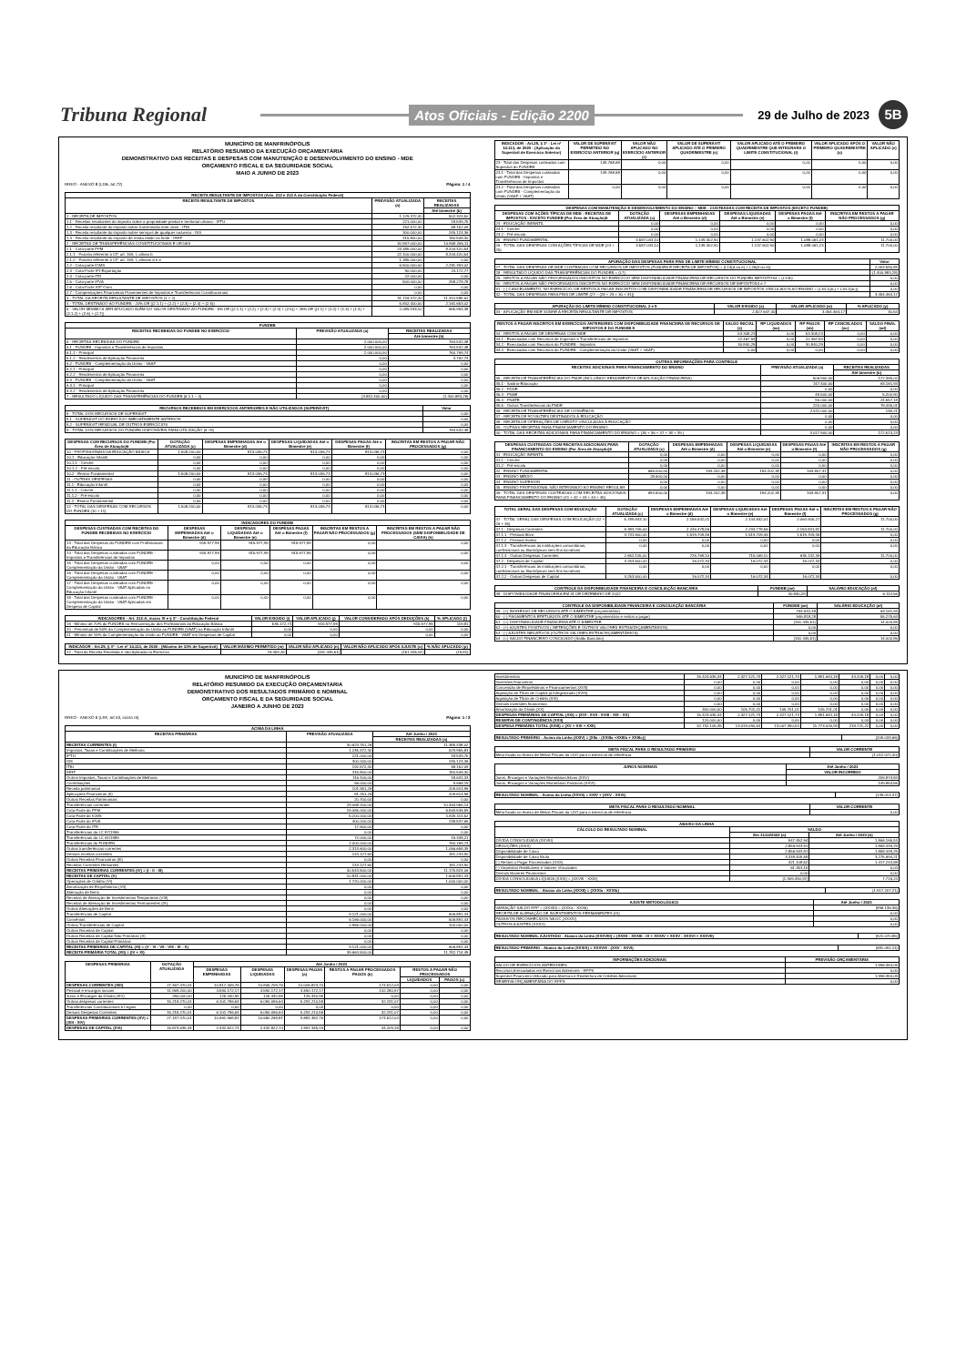Tribuna Regional
Atos Oficiais - Edição 2200
29 de Julho de 2023
5B
MUNICÍPIO DE MANFRINÓPOLIS
RELATÓRIO RESUMIDO DA EXECUÇÃO ORÇAMENTÁRIA
DEMONSTRATIVO DAS RECEITAS E DESPESAS COM MANUTENÇÃO E DESENVOLVIMENTO DO ENSINO - MDE
ORÇAMENTO FISCAL E DA SEGURIDADE SOCIAL
MAIO A JUNHO DE 2023
RREO - ANEXO 8 (LDB, art.72) Página: 1 / 4
| RECEITA RESULTANTE DE IMPOSTOS (Arts. 212 e 212 A da Constituição Federal) | | |
| --- | --- | --- |
| RECEITA RESULTANTE DE IMPOSTOS | PREVISÃO ATUALIZADA (a) | RECEITAS REALIZADAS |
| | | Até bimestre (b) |
| 1 - RECEITA DE IMPOSTOS | 1.129.372,40 | 502.324,50 |
| 1.1 - Receitas resultantes do imposto sobre a propriedade predial e territorial urbana - IPTU | 221.000,00 | 18.539,75 |
| 1.2 - Receita resultante do imposto sobre transmissão inter vivos - ITBI | 192.572,40 | 58.152,09 |
| 1.3 - Receita resultante do imposto sobre serviços de qualquer natureza - ISS | 300.000,00 | 245.124,36 |
| 1.4 - Receita resultante do imposto de renda retido na fonte - IRRF | 415.800,00 | 180.508,30 |
| 2 - RECEITAS DE TRANSFERÊNCIAS CONSTITUCIONAIS E LEGAIS | 30.597.000,00 | 10.808.265,11 |
| 2.1 - Cota-parte FPM | 23.485.000,00 | 8.204.420,54 |
| 2.1.1 - Parcela referente à CF, art. 159, I, alínea b | 22.100.000,00 | 8.204.420,54 |
| 2.1.2 - Parcela referente à CF, art. 159, I, alíneas d e e | 1.385.000,00 | 0,00 |
| 2.2 - Cota-parte ICMS | 6.500.000,00 | 2.281.393,02 |
| 2.3 - Cota-Parte IPI-Exportação | 90.000,00 | 24.172,77 |
| 2.4 - Cota-parte ITR | 22.000,00 | 0,00 |
| 2.5 - Cota-parte IPVA | 500.000,00 | 298.278,78 |
| 2.6 - Cota-Parte IOF-Ouro | 0,00 | 0,00 |
| 2.7 - Compensações Financeiras Provenientes de Impostos e Transferências Constitucionais | 0,00 | 0,00 |
| 3 - TOTAL DA RECEITA RESULTANTE DE IMPOSTOS (1 + 2) | 31.726.372,40 | 11.310.589,61 |
| 4 - TOTAL DESTINADO AO FUNDEB - 20% DE ((2.1.1) + (2.2) + (2.3) + (2.4) + (2.5)) | 5.842.400,00 | 2.161.653,02 |
| 5 - VALOR MÍNIMO A SER APLICADO ALÉM DO VALOR DESTINADO AO FUNDEB - 5% DE ((2.1.1) + (2.2) + (2.3) + (2.4) + (2.5)) + 25% DE ((1.1) + (1.2) + (1.3) + (1.4) + (2.1.2) + (2.6) + (2.7)) | 2.089.193,10 | 665.994,38 |
| FUNDEB | | |
| --- | --- | --- |
| RECEITAS RECEBIDAS DO FUNDEB NO EXERCÍCIO | PREVISÃO ATUALIZADA (a) | RECEITAS REALIZADAS |
| | | Até bimestre (b) |
| 6 - RECEITAS RECEBIDAS DO FUNDEB | 2.000.000,00 | 764.532,48 |
| 6.1 - FUNDEB - Impostos e Transferências de Impostos | 2.000.000,00 | 764.532,48 |
| 6.1.1 - Principal | 2.000.000,00 | 760.769,74 |
| 6.1.2 - Rendimentos de Aplicação Financeira | 0,00 | 3.762,74 |
| 6.2 - FUNDEB - Complementação da União - VAAF | 0,00 | 0,00 |
| 6.2.1 - Principal | 0,00 | 0,00 |
| 6.2.2 - Rendimentos de Aplicação Financeira | 0,00 | 0,00 |
| 6.3 - FUNDEB - Complementação da União - VAAT | 0,00 | 0,00 |
| 6.3.1 - Principal | 0,00 | 0,00 |
| 6.3.2 - Rendimentos de Aplicação Financeira | 0,00 | 0,00 |
| 7 - RESULTADO LÍQUIDO DAS TRANSFERÊNCIAS DO FUNDEB (6.1.1 – 4) | (3.842.400,00) | (1.400.883,28) |
| RECURSOS RECEBIDOS EM EXERCÍCIOS ANTERIORES E NÃO UTILIZADOS (SUPERÁVIT) | Valor |
| --- | --- |
| 8 - TOTAL DOS RECURSOS DE SUPERÁVIT | 0,00 |
| 8.1 - SUPERÁVIT DO EXERCÍCIO IMEDIATAMENTE ANTERIOR | 0,00 |
| 8.2 - SUPERÁVIT RESIDUAL DE OUTROS EXERCÍCIOS | 0,00 |
| 9 - TOTAL DOS RECURSOS DO FUNDEB DISPONÍVEIS PARA UTILIZAÇÃO (6 +8) | 764.532,48 |
| DESPESAS COM RECURSOS DO FUNDEB (Por Área de Atuação)6 | DOTAÇÃO ATUALIZADA (c) | DESPESAS EMPENHADAS Até o Bimestre (d) | DESPESAS LIQUIDADAS Até o Bimestre (e) | DESPESAS PAGAS Até o Bimestre (f) | INSCRITAS EM RESTOS A PAGAR NÃO PROCESSADOS (g) |
| --- | --- | --- | --- | --- | --- |
| 10 - PROFISSIONAIS DA EDUCAÇÃO BÁSICA | 1.508.200,00 | 813.036,73 | 813.036,73 | 813.036,73 | 0,00 |
| 10.1 - Educação Infantil | 0,00 | 0,00 | 0,00 | 0,00 | 0,00 |
| 10.1.1 - Creche | 0,00 | 0,00 | 0,00 | 0,00 | 0,00 |
| 10.1.2 - Pré-escola | 0,00 | 0,00 | 0,00 | 0,00 | 0,00 |
| 10.2 - Ensino Fundamental | 1.508.200,00 | 813.036,73 | 813.036,73 | 813.036,73 | 0,00 |
| 11 - OUTRAS DESPESAS | 0,00 | 0,00 | 0,00 | 0,00 | 0,00 |
| 11.1 - Educação Infantil | 0,00 | 0,00 | 0,00 | 0,00 | 0,00 |
| 11.1.1 - Creche | 0,00 | 0,00 | 0,00 | 0,00 | 0,00 |
| 11.1.2 - Pré-escola | 0,00 | 0,00 | 0,00 | 0,00 | 0,00 |
| 11.2 - Ensino Fundamental | 0,00 | 0,00 | 0,00 | 0,00 | 0,00 |
| 12 - TOTAL DAS DESPESAS COM RECURSOS DO FUNDEB (10 + 11) | 1.508.200,00 | 813.036,73 | 813.036,73 | 813.036,73 | 0,00 |
| INDICADORES DO FUNDEB | | | | | |
| --- | --- | --- | --- | --- | --- |
| DESPESAS CUSTEADAS COM RECEITAS DO FUNDEB RECEBIDAS NO EXERCÍCIO | DESPESAS EMPENHADAS Até o Bimestre (d) | DESPESAS LIQUIDADAS Até o Bimestre (e) | DESPESAS PAGAS Até o Bimestre (f) | INSCRITAS EM RESTOS A PAGAR NÃO PROCESSADOS (g) | INSCRITAS EM RESTOS A PAGAR NÃO PROCESSADOS (SEM DISPONIBILIDADE DE CAIXA) (h) |
| 13 - Total das Despesas do FUNDEB com Profissionais da Educação Básica | 915.977,99 | 915.977,99 | 915.977,99 | 0,00 | 0,00 |
| 14 - Total das Despesas custeadas com FUNDEB - Impostos e Transferências de Impostos | 915.977,99 | 915.977,99 | 915.977,99 | 0,00 | 0,00 |
| 15 - Total das Despesas custeadas com FUNDEB - Complementação da União - VAAF | 0,00 | 0,00 | 0,00 | 0,00 | 0,00 |
| 16 - Total das Despesas custeadas com FUNDEB - Complementação da União - VAAT | 0,00 | 0,00 | 0,00 | 0,00 | 0,00 |
| 17 - Total das Despesas custeadas com FUNDEB - Complementação da União - VAAT Aplicadas na Educação Infantil | 0,00 | 0,00 | 0,00 | 0,00 | 0,00 |
| 18 - Total das Despesas custeadas com FUNDEB - Complementação da União - VAAT Aplicadas em Despesa de Capital | 0,00 | 0,00 | 0,00 | 0,00 | 0,00 |
| INDICADORES - Art. 212-A, inciso XI e § 3º - Constituição Federal | VALOR EXIGIDO (i) | VALOR APLICADO (j) | VALOR CONSIDERADO APÓS DEDUÇÕES (k) | % APLICADO (l) |
| --- | --- | --- | --- | --- |
| 19 - Mínimo de 70% do FUNDEB na Remuneração dos Profissionais da Educação Básica | 535.172,74 | 915.977,99 | 915.977,99 | 119,81 |
| 20 - Percentual de 50% da Complementação da União ao FUNDEB (VAAT) na Educação Infantil | 0,00 | 0,00 | 0,00 | 0,00 |
| 21 - Mínimo de 15% da Complementação da União ao FUNDEB - VAAT em Despesas de Capital | 0,00 | 0,00 | 0,00 | 0,00 |
| INDICADOR - Art.25, § 3º - Lei nº 14.113, de 2020 - (Máximo de 10% de Superávit) | VALOR MÁXIMO PERMITIDO (m) | VALOR NÃO APLICADO (n) | VALOR NÃO APLICADO APÓS AJUSTE (o) | % NÃO APLICADO (p) |
| --- | --- | --- | --- | --- |
| 22 - Total da Receita Recebida e não Aplicada no Exercício | 76.453,25 | (151.445,51) | (151.445,51) | (19,81) |
| INDICADOR - Art.25, § 3º - Lei nº 14.113, de 2020 - (Aplicação do Superávit de Exercício Anterior) | VALOR DE SUPERÁVIT PERMITIDO NO EXERCÍCIO ANTERIOR (q) | VALOR NÃO APLICADO NO EXERCÍCIO ANTERIOR (r) | VALOR DE SUPERÁVIT APLICADO ATÉ O PRIMEIRO QUADRIMESTRE (s) | VALOR APLICADO ATÉ O PRIMEIRO QUADRIMESTRE QUE INTEGRARÁ O LIMITE CONSTITUCIONAL (t) | VALOR APLICADO APÓS O PRIMEIRO QUADRIMESTRE (u) | VALOR NÃO APLICADO (v) |
| --- | --- | --- | --- | --- | --- | --- |
| 23 - Total das Despesas custeadas com Superávit do FUNDEB | 149.768,68 | 0,00 | 0,00 | 0,00 | 0,00 | 0,00 |
| 23.1 - Total das Despesas custeadas com FUNDEB - Impostos e Transferências de Impostos | 149.768,68 | 0,00 | 0,00 | 0,00 | 0,00 | 0,00 |
| 23.2 - Total das Despesas custeadas com FUNDEB - Complementação da União (VAAF + VAAT) | 0,00 | 0,00 | 0,00 | 0,00 | 0,00 | 0,00 |
| DESPESAS COM MANUTENÇÃO E DESENVOLVIMENTO DO ENSINO – MDE - CUSTEADAS COM RECEITA DE IMPOSTOS (EXCETO FUNDEB) | | | | | |
| --- | --- | --- | --- | --- | --- |
| DESPESAS COM AÇÕES TÍPICAS DE MDE - RECEITAS DE IMPOSTOS - EXCETO FUNDEB (Por Área de Atuação)6 | DOTAÇÃO ATUALIZADA (c) | DESPESAS EMPENHADAS Até o Bimestre (d) | DESPESAS LIQUIDADAS Até o Bimestre (e) | DESPESAS PAGAS Até o Bimestre (f) | INSCRITAS EM RESTOS A PAGAR NÃO PROCESSADOS (g) |
| 24 - EDUCAÇÃO INFANTIL | 0,00 | 0,00 | 0,00 | 0,00 | 0,00 |
| 24.1 - Creche | 0,00 | 0,00 | 0,00 | 0,00 | 0,00 |
| 24.2 - Pré-escola | 0,00 | 0,00 | 0,00 | 0,00 | 0,00 |
| 25 - ENSINO FUNDAMENTAL | 3.587.043,10 | 1.149.302,90 | 1.137.602,90 | 1.088.061,23 | 11.700,00 |
| 26 - TOTAL DAS DESPESAS COM AÇÕES TÍPICAS DE MDE (24 + 25) | 3.587.043,10 | 1.149.302,90 | 1.137.602,90 | 1.088.061,23 | 11.700,00 |
| APURAÇÃO DAS DESPESAS PARA FINS DE LIMITE MÍNIMO CONSTITUCIONAL | Valor |
| --- | --- |
| 27 - TOTAL DAS DESPESAS DE MDE CUSTEADAS COM RECURSOS DE IMPOSTOS (FUNDEB E RECEITA DE IMPOSTOS) = (L14(d ou e) + L26(d ou e)) | 2.053.580,89 |
| 28 - RESULTADO LÍQUIDO DAS TRANSFERÊNCIAS DO FUNDEB = (L7) | (1.400.883,28) |
| 29 - RESTOS A PAGAR NÃO PROCESSADOS INSCRITOS NO EXERCÍCIO SEM DISPONIBILIDADE FINANCEIRA DE RECURSOS DO FUNDEB IMPOSTOS4 = (L14h) | 0,00 |
| 30 - RESTOS A PAGAR NÃO PROCESSADOS INSCRITOS NO EXERCÍCIO SEM DISPONIBILIDADE FINANCEIRA DE RECURSOS DE IMPOSTOS4 e 7 | 0,00 |
| 31 - (-) CANCELAMENTO, NO EXERCÍCIO, DE RESTOS A PAGAR INSCRITOS COM DISPONIBILIDADE FINANCEIRA DE RECURSOS DE IMPOSTOS VINCULADOS AO ENSINO = (L34.1(ac) + L34.2(ac)) | 0,00 |
| 32 - TOTAL DAS DESPESAS PARA FINS DE LIMITE (27 – (28 + 29 + 30 + 31)) | 3.454.464,17 |
| APURAÇÃO DO LIMITE MÍNIMO CONSTITUCIONAL 2 e 5 | VALOR EXIGIDO (x) | VALOR APLICADO (w) | % APLICADO (y) |
| --- | --- | --- | --- |
| 33 - APLICAÇÃO EM MDE SOBRE A RECEITA RESULTANTE DE IMPOSTOS | 2.827.647,40 | 3.454.464,17 | 30,54 |
| RESTOS A PAGAR INSCRITOS EM EXERCÍCIOS ANTERIORES COM DISPONIBILIDADE FINANCEIRA DE RECURSOS DE IMPOSTOS E DO FUNDEB 8 | SALDO INICIAL (z) | RP LIQUIDADOS (aa) | RP PAGOS (ab) | RP CANCELADOS (ac) | SALDO FINAL (ad) |
| --- | --- | --- | --- | --- | --- |
| 34 - RESTOS A PAGAR DE DESPESAS COM MDE | 53.308,23 | 0,00 | 53.308,23 | 0,00 | 0,00 |
| 34.1 - Executadas com Recursos de Impostos e Transferências de Impostos | 22.467,94 | 0,00 | 22.467,94 | 0,00 | 0,00 |
| 34.2 - Executadas com Recursos do FUNDEB - Impostos | 30.840,29 | 0,00 | 30.840,29 | 0,00 | 0,00 |
| 34.3 - Executadas com Recursos do FUNDEB - Complementação da União (VAAT + VAAF) | 0,00 | 0,00 | 0,00 | 0,00 | 0,00 |
| OUTRAS INFORMAÇÕES PARA CONTROLE | | |
| --- | --- | --- |
| RECEITAS ADICIONAIS PARA FINANCIAMENTO DO ENSINO | PREVISÃO ATUALIZADA (a) | RECEITAS REALIZADAS |
| | | Até bimestre (b) |
| 35 - RECEITA DE TRANSFERÊNCIAS DO FNDE (INCLUINDO RENDIMENTOS DE APLICAÇÃO FINANCEIRA) | 506.900,00 | 172.365,02 |
| 35.1 - Salário-Educação | 147.400,00 | 63.161,93 |
| 35.2 - PDDE | 0,00 | 0,00 |
| 35.3 - PNAE | 49.500,00 | 5.200,90 |
| 35.4 - PNATE | 90.000,00 | 24.557,18 |
| 35.5 - Outras Transferências do FNDE | 220.000,00 | 79.445,01 |
| 36 - RECEITA DE TRANSFERÊNCIAS DE CONVÊNIOS | 2.511.000,00 | 148,21 |
| 37 - RECEITA DE ROYALTIES DESTINADOS À EDUCAÇÃO | 0,00 | 0,00 |
| 38 - RECEITA DE OPERAÇÕES DE CRÉDITO VINCULADAS À EDUCAÇÃO | 0,00 | 0,00 |
| 39 - OUTRAS RECEITAS PARA FINANCIAMENTO DO ENSINO | 0,00 | 0,00 |
| 40 - TOTAL DAS RECEITAS ADICIONAIS PARA FINANCIAMENTO DO ENSINO = (35 + 36 + 37 + 38 + 39 ) | 3.017.900,00 | 172.513,23 |
| DESPESAS CUSTEADAS COM RECEITAS ADICIONAIS PARA FINANCIAMENTO DO ENSINO (Por Área de Atuação)6 | DOTAÇÃO ATUALIZADA (c) | DESPESAS EMPENHADAS Até o Bimestre (d) | DESPESAS LIQUIDADAS Até o Bimestre (e) | DESPESAS PAGAS Até o Bimestre (f) | INSCRITAS EM RESTOS A PAGAR NÃO PROCESSADOS (g) |
| --- | --- | --- | --- | --- | --- |
| 41 - EDUCAÇÃO INFANTIL | 0,00 | 0,00 | 0,00 | 0,00 | 0,00 |
| 41.1 - Creche | 0,00 | 0,00 | 0,00 | 0,00 | 0,00 |
| 41.2 - Pré-escola | 0,00 | 0,00 | 0,00 | 0,00 | 0,00 |
| 42 - ENSINO FUNDAMENTAL | 666.000,00 | 194.202,38 | 194.202,38 | 163.807,31 | 0,00 |
| 43 - ENSINO MÉDIO | 28.600,00 | 0,00 | 0,00 | 0,00 | 0,00 |
| 44 - ENSINO SUPERIOR | 0,00 | 0,00 | 0,00 | 0,00 | 0,00 |
| 45 - ENSINO PROFISSIONAL NÃO INTEGRADO AO ENSINO REGULAR | 0,00 | 0,00 | 0,00 | 0,00 | 0,00 |
| 46 - TOTAL DAS DESPESAS CUSTEADAS COM RECEITAS ADICIONAIS PARA FINANCIAMENTO DO ENSINO (41 + 42 + 43 + 44 + 45) | 694.600,00 | 194.202,38 | 194.202,38 | 163.807,31 | 0,00 |
| TOTAL GERAL DAS DESPESAS COM EDUCAÇÃO | DOTAÇÃO ATUALIZADA (c) | DESPESAS EMPENHADAS Até o Bimestre (d) | DESPESAS LIQUIDADAS Até o Bimestre (e) | DESPESAS PAGAS Até o Bimestre (f) | INSCRITAS EM RESTOS A PAGAR NÃO PROCESSADOS (g) |
| --- | --- | --- | --- | --- | --- |
| 47 - TOTAL GERAL DAS DESPESAS COM EDUCAÇÃO (12 + 26 + 46) | 5.789.843,10 | 2.156.542,01 | 2.144.842,01 | 2.064.905,27 | 11.700,00 |
| 47.1 - Despesas Correntes | 6.383.705,00 | 2.246.478,56 | 2.234.778,56 | 2.154.841,82 | 11.700,00 |
| 47.1.1 - Pessoal Ativo | 3.731.600,00 | 1.519.709,46 | 1.519.709,46 | 1.519.709,46 | 0,00 |
| 47.1.2 - Pessoal Inativo | 0,00 | 0,00 | 0,00 | 0,00 | 0,00 |
| 47.1.3 - Transferências às instituições comunitárias, confessionais ou filantrópicas sem fins lucrativos | 0,00 | 0,00 | 0,00 | 0,00 | 0,00 |
| 47.1.4 - Outras Despesas Correntes | 2.652.105,00 | 726.769,10 | 715.069,10 | 635.132,36 | 11.700,00 |
| 47.2 - Despesas de Capital | 3.253.500,00 | 16.072,34 | 16.072,34 | 16.072,34 | 0,00 |
| 47.2.1 - Transferências às instituições comunitárias, confessionais ou filantrópicas sem fins lucrativos | 0,00 | 0,00 | 0,00 | 0,00 | 0,00 |
| 47.2.2 - Outras Despesas de Capital | 3.253.500,00 | 16.072,34 | 16.072,34 | 16.072,34 | 0,00 |
| CONTROLE DA DISPONIBILIDADE FINANCEIRA E CONCILIAÇÃO BANCÁRIA | FUNDEB (ae) | SALÁRIO EDUCAÇÃO (af) |
| --- | --- | --- |
| 48 - DISPONIBILIDADE FINANCEIRA EM 31 DE DEZEMBRO DE 2022 | 30.840,29 | 6.114,56 |
| CONTROLE DA DISPONIBILIDADE FINANCEIRA E CONCILIAÇÃO BANCÁRIA | FUNDEB (ae) | SALÁRIO EDUCAÇÃO (af) |
| --- | --- | --- |
| 49 - (+) INGRESSO DE RECURSOS ATÉ O BIMESTRE (orçamentário) | 764.532,48 | 63.161,93 |
| 50 - (-) PAGAMENTOS EFETUADOS ATÉ O BIMESTRE (orçamentário e restos a pagar) | 946.818,28 | 55.275,63 |
| 51 - (=) DISPONIBILIDADE FINANCEIRA ATÉ O BIMESTRE | (151.445,51) | 14.000,86 |
| 52 - (+) AJUSTES POSITIVOS ( RETENÇÕES E OUTROS VALORES EXTRAORÇAMENTÁRIOS) | 0,00 | 0,00 |
| 53 - (-) AJUSTES NEGATIVOS (OUTROS VALORES EXTRAORÇAMENTÁRIOS) | 0,00 | 0,00 |
| 54 - (=) SALDO FINANCEIRO CONCILIADO (Saldo Bancário) | (151.445,51) | 14.000,86 |
MUNICÍPIO DE MANFRINÓPOLIS
RELATÓRIO RESUMIDO DA EXECUÇÃO ORÇAMENTARIA
DEMONSTRATIVO DOS RESULTADOS PRIMÁRIO E NOMINAL
ORÇAMENTO FISCAL E DA SEGURIDADE SOCIAL
JANEIRO A JUNHO DE 2023
RREO - ANEXO 6 (LRF, art 53, inciso III) Página: 1 / 2
| ACIMA DA LINHA | | |
| --- | --- | --- |
| RECEITAS PRIMÁRIAS | PREVISÃO ATUALIZADA | Até Junho / 2023 |
| | | RECEITAS REALIZADAS (a) |
| RECEITAS CORRENTES (I) | 30.624.751,26 | 11.385.438,02 |
| Impostos, Taxas e Contribuições de Melhoria | 1.245.472,40 | 529.955,83 |
| IPTU | 221.000,00 | 18.539,75 |
| ISS | 300.000,00 | 245.124,36 |
| ITBI | 192.572,40 | 58.152,09 |
| IRRF | 415.800,00 | 180.508,30 |
| Outros Impostos, Taxas e Contribuições de Melhoria | 116.100,00 | 18.631,33 |
| Contribuições | 66.000,00 | 9.668,19 |
| Receita patrimonial | 101.951,26 | 209.614,96 |
| Aplicações Financeiras (II) | 81.251,26 | 209.614,96 |
| Outras Receitas Patrimoniais | 20.700,00 | 0,00 |
| Transferências correntes | 29.068.200,00 | 10.463.955,14 |
| Cota-Parte do FPM | 19.065.000,00 | 6.563.536,59 |
| Cota-Parte do ICMS | 5.200.000,00 | 1.825.114,52 |
| Cota-Parte do IPVA | 400.000,00 | 238.537,69 |
| Cota-Parte do ITR | 17.600,00 | 0,00 |
| Transferências da LC 87/1996 | 0,00 | 0,00 |
| Transferências da LC 61/1989 | 72.000,00 | 19.338,21 |
| Transferências do FUNDEB | 2.000.000,00 | 760.769,74 |
| Outras transferências correntes | 2.313.600,00 | 1.056.658,39 |
| Demais receitas correntes | 143.127,60 | 181.243,90 |
| Outras Receitas Financeiras (III) | 0,00 | 0,00 |
| Receitas Correntes Restantes | 143.127,60 | 181.243,90 |
| RECEITAS PRIMÁRIAS CORRENTES (IV) = (I - II - III) | 30.543.500,00 | 11.175.823,06 |
| RECEITAS DE CAPITAL (V) | 10.841.000,00 | 1.606.891,43 |
| Operações de Crédito (VI) | 1.720.000,00 | 1.000.000,00 |
| Amortização de Empréstimos (VII) | 0,00 | 0,00 |
| Alienação de Bens | 0,00 | 0,00 |
| Receitas de Alienação de Investimentos Temporários (VIII) | 0,00 | 0,00 |
| Receitas de Alienação de Investimentos Permanentes (IX) | 0,00 | 0,00 |
| Outras Alienações de Bens | 0,00 | 0,00 |
| Transferências de Capital | 9.121.000,00 | 606.891,43 |
| Convênios | 6.166.000,00 | 506.891,43 |
| Outras Transferências de Capital | 2.955.000,00 | 100.000,00 |
| Outras Receitas de Capital | 0,00 | 0,00 |
| Outras Receitas de Capital Não Primárias (X) | 0,00 | 0,00 |
| Outras Receitas de Capital Primárias | 0,00 | 0,00 |
| RECEITAS PRIMÁRIAS DE CAPITAL (XI) = (V - VI - VII - VIII - IX - X) | 9.121.000,00 | 606.891,43 |
| RECEITA PRIMÁRIA TOTAL (XII) = (IV + XI) | 39.664.500,00 | 11.782.714,49 |
| DESPESAS PRIMÁRIAS | DOTAÇÃO ATUALIZADA | Até Junho / 2023 | | | | | |
| --- | --- | --- | --- | --- | --- | --- | --- |
| | | DESPESAS EMPENHADAS | DESPESAS LIQUIDADAS | DESPESAS PAGAS (a) | RESTOS A PAGAR PROCESSADOS PAGOS (b) | RESTOS A PAGAR NÃO PROCESSADOS | |
| | | | | | | LIQUIDADOS | PAGOS (c) |
| DESPESAS CORRENTES (XIII) | 27.467.470,01 | 10.817.409,76 | 10.805.709,76 | 10.006.823,70 | 174.512,04 | 0,00 | 0,00 |
| Pessoal e encargos sociais | 11.969.200,00 | 4.590.172,17 | 4.590.172,17 | 4.590.172,17 | 142.280,97 | 0,00 | 0,00 |
| Juros e Encargos da Dívida (XIV) | 280.000,00 | 125.440,95 | 125.440,95 | 125.440,95 | 0,00 | 0,00 | 0,00 |
| Outras despesas correntes | 15.218.270,01 | 6.101.796,64 | 6.090.096,64 | 5.291.210,58 | 32.231,07 | 0,00 | 0,00 |
| Transferências Constitucionais e Legais | 0,00 | 0,00 | 0,00 | 0,00 | 0,00 | 0,00 | 0,00 |
| Demais Despesas Correntes | 15.218.270,01 | 6.101.796,64 | 6.090.096,64 | 5.291.210,58 | 32.231,07 | 0,00 | 0,00 |
| DESPESAS PRIMÁRIAS CORRENTES (XV) = (XIII - XIV) | 27.187.470,01 | 10.691.968,81 | 10.680.268,81 | 9.881.382,75 | 174.512,04 | 0,00 | 0,00 |
| DESPESAS DE CAPITAL (XVI) | 15.874.635,34 | 2.432.822,74 | 2.432.822,74 | 1.997.345,19 | 44.209,18 | 0,00 | 0,00 |
| Investimentos | 15.424.635,34 | 2.327.121,73 | 2.327.121,73 | 1.891.644,18 | 44.209,18 | 0,00 | 0,00 |
| Inversões financeiras | 0,00 | 0,00 | 0,00 | 0,00 | 0,00 | 0,00 | 0,00 |
| Concessão de Empréstimos e Financiamentos (XVII) | 0,00 | 0,00 | 0,00 | 0,00 | 0,00 | 0,00 | 0,00 |
| Aquisição de Título de Capital já Integralizado (XVIII) | 0,00 | 0,00 | 0,00 | 0,00 | 0,00 | 0,00 | 0,00 |
| Aquisição de Título de Crédito (XIX) | 0,00 | 0,00 | 0,00 | 0,00 | 0,00 | 0,00 | 0,00 |
| Demais inversões financeiras | 0,00 | 0,00 | 0,00 | 0,00 | 0,00 | 0,00 | 0,00 |
| Amortização da Dívida (XX) | 450.000,00 | 105.701,01 | 105.701,01 | 105.701,01 | 0,00 | 0,00 | 0,00 |
| DESPESAS PRIMÁRIAS DE CAPITAL (XXI) = (XVI - XVII - XVIII - XIX - XX) | 15.424.635,34 | 2.327.121,73 | 2.327.121,73 | 1.891.644,18 | 44.209,18 | 0,00 | 0,00 |
| RESERVA DE CONTINGÊNCIA (XXII) | 120.000,00 | 0,00 | 0,00 | 0,00 | 0,00 | 0,00 | 0,00 |
| DESPESA PRIMÁRIA TOTAL (XXIII) = (XV + XXI + XXII) | 42.732.105,35 | 13.019.090,54 | 13.007.390,54 | 11.773.026,93 | 218.721,22 | 0,00 | 0,00 |
| RESULTADO PRIMÁRIO - Acima da Linha (XXIV) = [XIIa - (XXIIIa +XXIIIb + XXIIIc)] | (209.033,66) |
| META FISCAL PARA O RESULTADO PRIMÁRIO | VALOR CORRENTE |
| --- | --- |
| Meta fixada no Anexo de Metas Fiscais da LDO para o exercício de referência | (1.012.072,40) |
| JUROS NOMINAIS | Até Junho / 2023 |
| --- | --- |
| | VALOR INCORRIDO |
| Juros, Encargos e Variações Monetárias Ativos (XXV) | 209.874,84 |
| Juros, Encargos e Variações Monetárias Passivos (XXVI) | 149.854,55 |
| RESULTADO NOMINAL - Acima da Linha (XXVII) = XXIV + (XXV - XXVI) | (149.013,37) |
| META FISCAL PARA O RESULTADO NOMINAL | VALOR CORRENTE |
| --- | --- |
| Meta fixada no Anexo de Metas Fiscais da LDO para o exercício de referência | 0,00 |
| ABAIXO DA LINHA | | |
| --- | --- | --- |
| CÁLCULO DO RESULTADO NOMINAL | SALDO | |
| | Em 31/12/2022 (a) | Até Junho / 2023 (b) |
| DÍVIDA CONSOLIDADA (XXVIII) | 947.452,94 | 1.866.165,53 |
| DEDUÇÕES (XXIX) | 2.856.943,91 | 1.858.449,29 |
| Disponibilidade de Caixa | 2.856.943,91 | 1.858.449,29 |
| Disponibilidade de Caixa Bruta | 3.339.405,58 | 3.275.694,21 |
| (-) Restos a Pagar Processados (XXX) | 421.108,52 | 1.417.244,88 |
| (-) Depósitos Restituíveis e Valores Vinculados | 61.353,15 | 0,04 |
| Demais Haveres Financeiros | 0,00 | 0,00 |
| DÍVIDA CONSOLIDADA LÍQUIDA (XXXI) = (XXVIII - XXIX) | (1.909.490,97) | 7.716,24 |
| RESULTADO NOMINAL - Abaixo da Linha (XXXII) = (XXXIa - XXXIb) | (1.917.207,21) |
| AJUSTE METODOLÓGICO | Até Junho / 2023 |
| --- | --- |
| VARIAÇÃO SALDO RPP = (XXXIII) = (XXXa - XXXb) | (996.136,36) |
| RECEITA DE ALIENAÇÃO DE INVESTIMENTOS PERMANENTES (IX) | 0,00 |
| PASSIVOS RECONHECIDOS NA DC (XXXIV) | 0,00 |
| OUTROS AJUSTES (XXXV) | 0,00 |
| RESULTADO NOMINAL AJUSTADO - Abaixo da Linha (XXXVIII) = (XXXII - XXXIII - IX + XXXIV + XXXV - XXXVI + XXXVII) | (921.070,85) |
| RESULTADO PRIMÁRIO - Abaixo da Linha (XXXIX) = XXXVIII - (XXV - XXVI) | (981.091,14) |
| INFORMAÇÕES ADICIONAIS | PREVISÃO ORÇAMENTÁRIA |
| --- | --- |
| SALDO DE EXERCÍCIOS ANTERIORES | 1.996.354,09 |
| Recursos Arrecadados em Exercícios Anteriores - RPPS | 0,00 |
| Superávit Financeiro Utilizado para Abertura e Reabertura de Créditos Adicionais | 1.996.354,09 |
| RESERVA ORÇAMENTÁRIA DO RPPS | 0,00 |